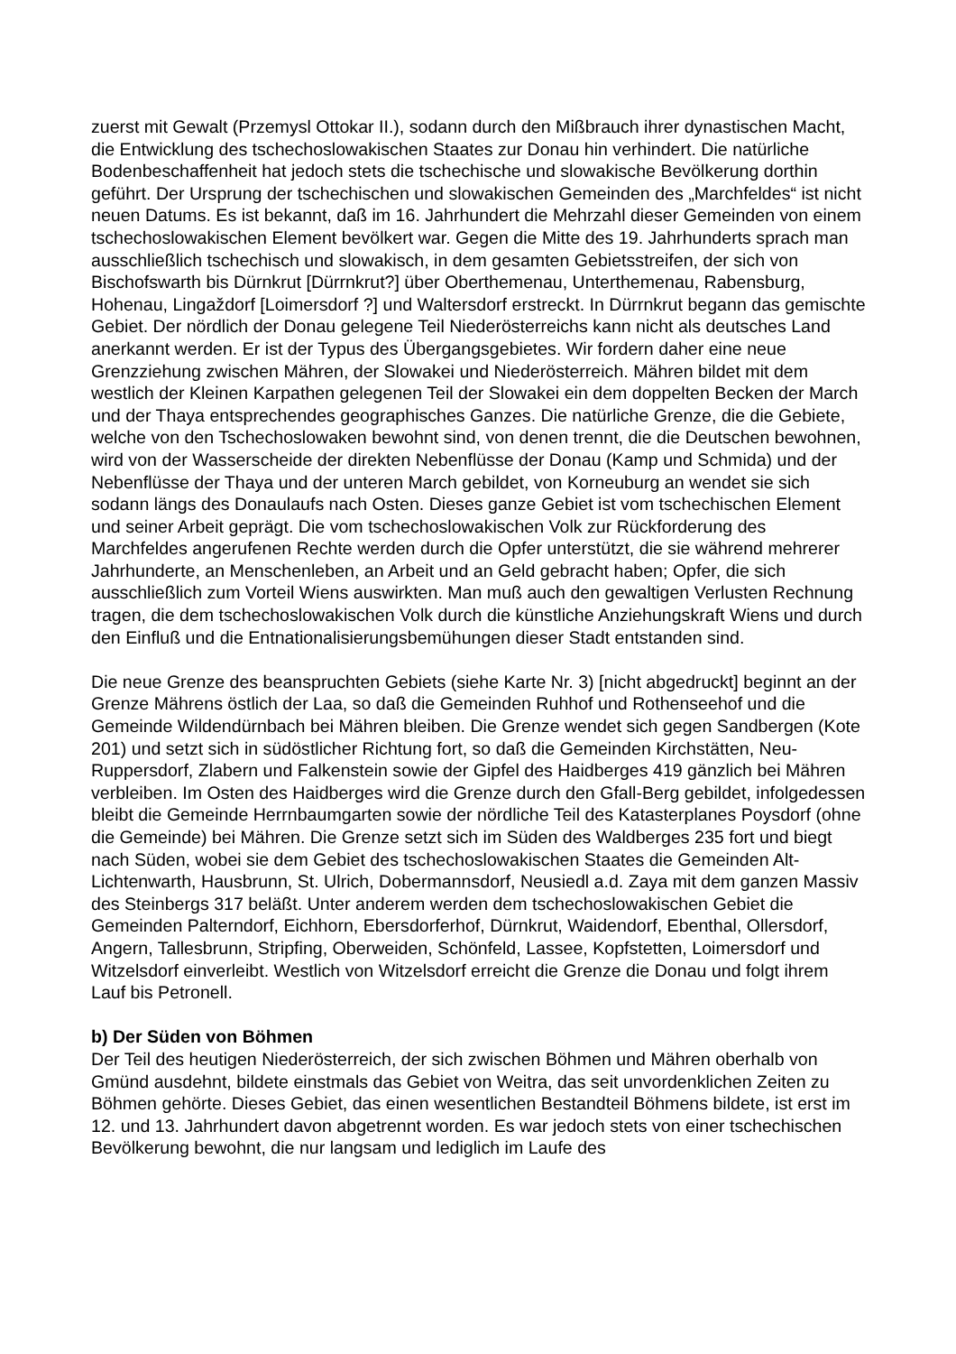zuerst mit Gewalt (Przemysl Ottokar II.), sodann durch den Mißbrauch ihrer dynastischen Macht, die Entwicklung des tschechoslowakischen Staates zur Donau hin verhindert. Die natürliche Bodenbeschaffenheit hat jedoch stets die tschechische und slowakische Bevölkerung dorthin geführt. Der Ursprung der tschechischen und slowakischen Gemeinden des „Marchfeldes“ ist nicht neuen Datums. Es ist bekannt, daß im 16. Jahrhundert die Mehrzahl dieser Gemeinden von einem tschechoslowakischen Element bevölkert war. Gegen die Mitte des 19. Jahrhunderts sprach man ausschließlich tschechisch und slowakisch, in dem gesamten Gebietsstreifen, der sich von Bischofswarth bis Dürnkrut [Dürrnkrut?] über Oberthemenau, Unterthemenau, Rabensburg, Hohenau, Lingaždorf [Loimersdorf ?] und Waltersdorf erstreckt. In Dürrnkrut begann das gemischte Gebiet. Der nördlich der Donau gelegene Teil Niederösterreichs kann nicht als deutsches Land anerkannt werden. Er ist der Typus des Übergangsgebietes. Wir fordern daher eine neue Grenzziehung zwischen Mähren, der Slowakei und Niederösterreich. Mähren bildet mit dem westlich der Kleinen Karpathen gelegenen Teil der Slowakei ein dem doppelten Becken der March und der Thaya entsprechendes geographisches Ganzes. Die natürliche Grenze, die die Gebiete, welche von den Tschechoslowaken bewohnt sind, von denen trennt, die die Deutschen bewohnen, wird von der Wasserscheide der direkten Nebenflüsse der Donau (Kamp und Schmida) und der Nebenflüsse der Thaya und der unteren March gebildet, von Korneuburg an wendet sie sich sodann längs des Donaulaufs nach Osten. Dieses ganze Gebiet ist vom tschechischen Element und seiner Arbeit geprägt. Die vom tschechoslowakischen Volk zur Rückforderung des Marchfeldes angerufenen Rechte werden durch die Opfer unterstützt, die sie während mehrerer Jahrhunderte, an Menschenleben, an Arbeit und an Geld gebracht haben; Opfer, die sich ausschließlich zum Vorteil Wiens auswirkten. Man muß auch den gewaltigen Verlusten Rechnung tragen, die dem tschechoslowakischen Volk durch die künstliche Anziehungskraft Wiens und durch den Einfluß und die Entnationalisierungsbemühungen dieser Stadt entstanden sind.
Die neue Grenze des beanspruchten Gebiets (siehe Karte Nr. 3) [nicht abgedruckt] beginnt an der Grenze Mährens östlich der Laa, so daß die Gemeinden Ruhhof und Rothenseehof und die Gemeinde Wildendürnbach bei Mähren bleiben. Die Grenze wendet sich gegen Sandbergen (Kote 201) und setzt sich in südöstlicher Richtung fort, so daß die Gemeinden Kirchstätten, Neu-Ruppersdorf, Zlabern und Falkenstein sowie der Gipfel des Haidberges 419 gänzlich bei Mähren verbleiben. Im Osten des Haidberges wird die Grenze durch den Gfall-Berg gebildet, infolgedessen bleibt die Gemeinde Herrnbaumgarten sowie der nördliche Teil des Katasterplanes Poysdorf (ohne die Gemeinde) bei Mähren. Die Grenze setzt sich im Süden des Waldberges 235 fort und biegt nach Süden, wobei sie dem Gebiet des tschechoslowakischen Staates die Gemeinden Alt-Lichtenwarth, Hausbrunn, St. Ulrich, Dobermannsdorf, Neusiedl a.d. Zaya mit dem ganzen Massiv des Steinbergs 317 beläßt. Unter anderem werden dem tschechoslowakischen Gebiet die Gemeinden Palterndorf, Eichhorn, Ebersdorferhof, Dürnkrut, Waidendorf, Ebenthal, Ollersdorf, Angern, Tallesbrunn, Stripfing, Oberweiden, Schönfeld, Lassee, Kopfstetten, Loimersdorf und Witzelsdorf einverleibt. Westlich von Witzelsdorf erreicht die Grenze die Donau und folgt ihrem Lauf bis Petronell.
b) Der Süden von Böhmen
Der Teil des heutigen Niederösterreich, der sich zwischen Böhmen und Mähren oberhalb von Gmünd ausdehnt, bildete einstmals das Gebiet von Weitra, das seit unvordenklichen Zeiten zu Böhmen gehörte. Dieses Gebiet, das einen wesentlichen Bestandteil Böhmens bildete, ist erst im 12. und 13. Jahrhundert davon abgetrennt worden. Es war jedoch stets von einer tschechischen Bevölkerung bewohnt, die nur langsam und lediglich im Laufe des